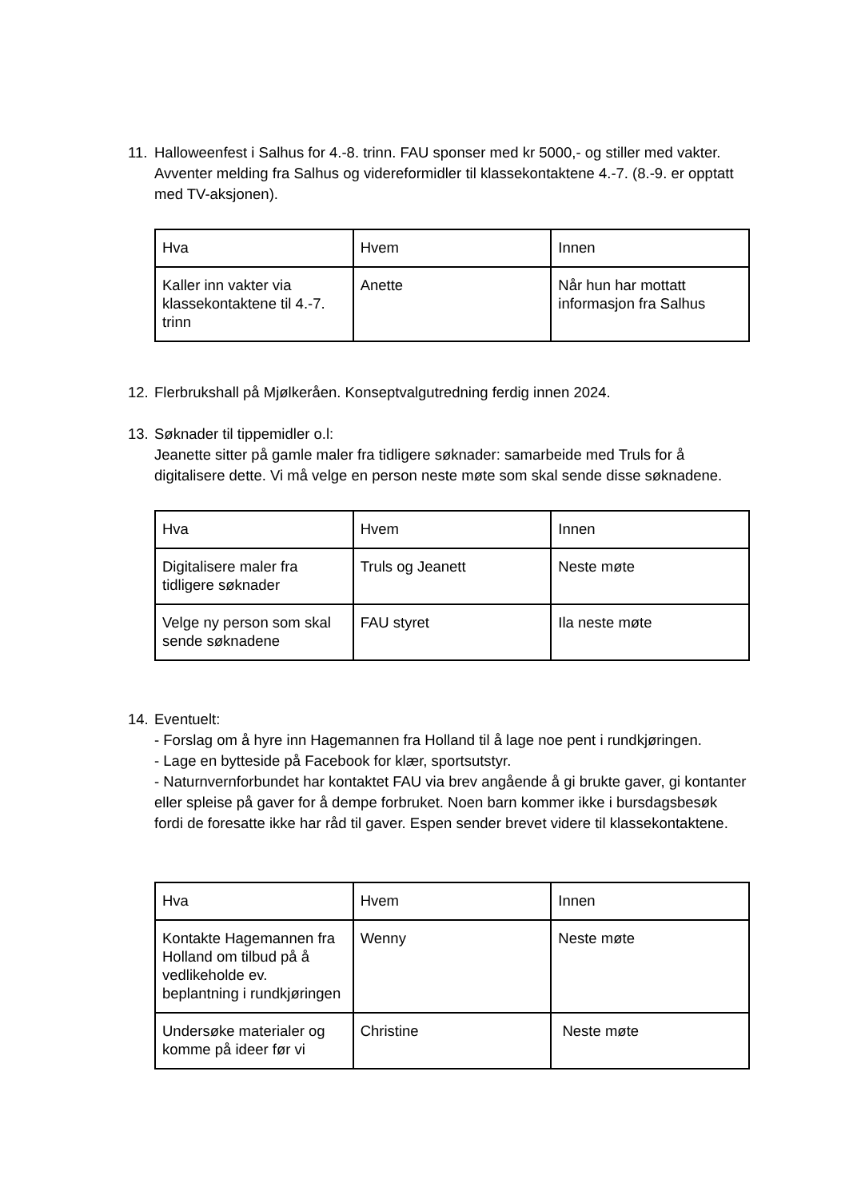11.
Halloweenfest i Salhus for 4.-8. trinn. FAU sponser med kr 5000,- og stiller med vakter. Avventer melding fra Salhus og videreformidler til klassekontaktene 4.-7. (8.-9. er opptatt med TV-aksjonen).
| Hva | Hvem | Innen |
| Kaller inn vakter via klassekontaktene til 4.-7. trinn | Anette | Når hun har mottatt informasjon fra Salhus |
12.
Flerbrukshall på Mjølkeråen. Konseptvalgutredning ferdig innen 2024.
13.
Søknader til tippemidler o.l:
Jeanette sitter på gamle maler fra tidligere søknader: samarbeide med Truls for å digitalisere dette. Vi må velge en person neste møte som skal sende disse søknadene.
| Hva | Hvem | Innen |
| Digitalisere maler fra tidligere søknader | Truls og Jeanett | Neste møte |
| Velge ny person som skal sende søknadene | FAU styret | Ila neste møte |
14.
Eventuelt:
- Forslag om å hyre inn Hagemannen fra Holland til å lage noe pent i rundkjøringen.
- Lage en bytteside på Facebook for klær, sportsutstyr.
- Naturnvernforbundet har kontaktet FAU via brev angående å gi brukte gaver, gi kontanter eller spleise på gaver for å dempe forbruket. Noen barn kommer ikke i bursdagsbesøk fordi de foresatte ikke har råd til gaver. Espen sender brevet videre til klassekontaktene.
| Hva | Hvem | Innen |
| Kontakte Hagemannen fra Holland om tilbud på å vedlikeholde ev. beplantning i rundkjøringen | Wenny | Neste møte |
| Undersøke materialer og komme på ideer før vi | Christine | Neste møte |